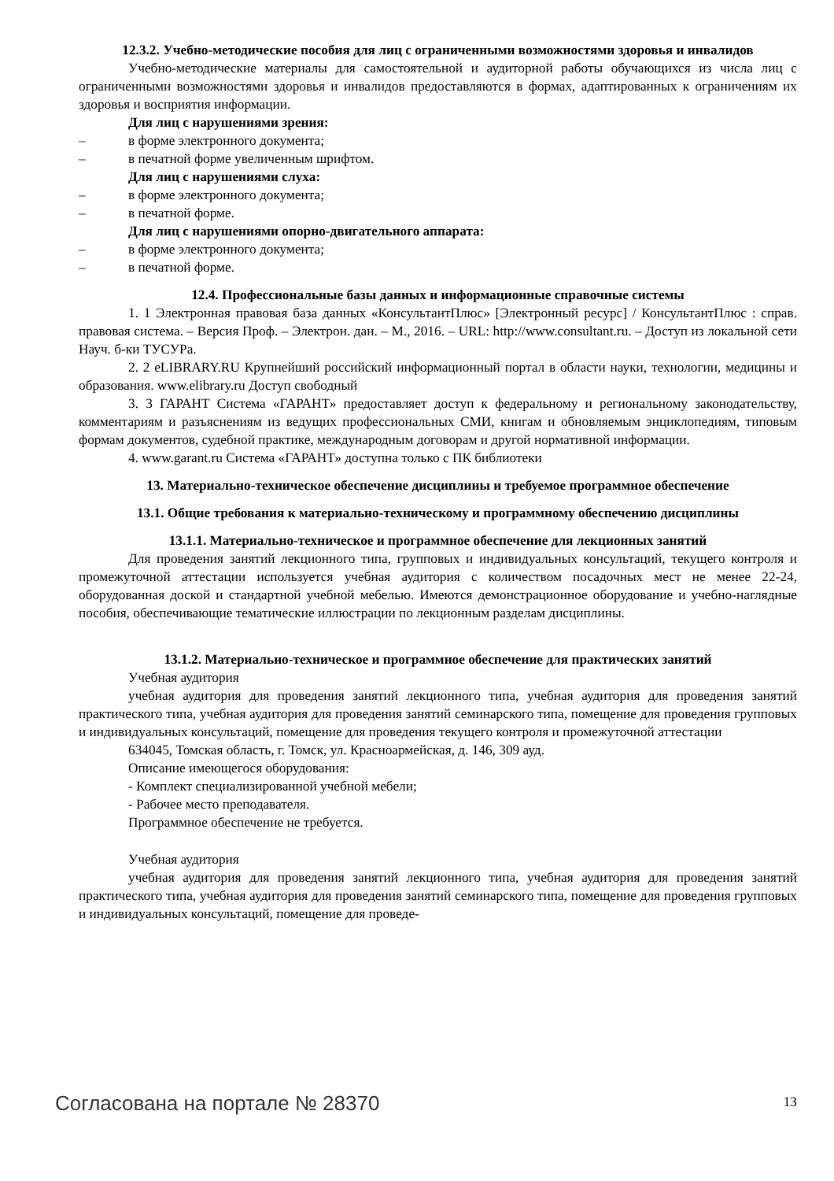12.3.2. Учебно-методические пособия для лиц с ограниченными возможностями здоровья и инвалидов
Учебно-методические материалы для самостоятельной и аудиторной работы обучающихся из числа лиц с ограниченными возможностями здоровья и инвалидов предоставляются в формах, адаптированных к ограничениям их здоровья и восприятия информации.
Для лиц с нарушениями зрения:
– в форме электронного документа;
– в печатной форме увеличенным шрифтом.
Для лиц с нарушениями слуха:
– в форме электронного документа;
– в печатной форме.
Для лиц с нарушениями опорно-двигательного аппарата:
– в форме электронного документа;
– в печатной форме.
12.4. Профессиональные базы данных и информационные справочные системы
1. 1 Электронная правовая база данных «КонсультантПлюс» [Электронный ресурс] / КонсультантПлюс : справ. правовая система. – Версия Проф. – Электрон. дан. – М., 2016. – URL: http://www.consultant.ru. – Доступ из локальной сети Науч. б-ки ТУСУРа.
2. 2 eLIBRARY.RU Крупнейший российский информационный портал в области науки, технологии, медицины и образования. www.elibrary.ru Доступ свободный
3. 3 ГАРАНТ Система «ГАРАНТ» предоставляет доступ к федеральному и региональному законодательству, комментариям и разъяснениям из ведущих профессиональных СМИ, книгам и обновляемым энциклопедиям, типовым формам документов, судебной практике, международным договорам и другой нормативной информации.
4. www.garant.ru Система «ГАРАНТ» доступна только с ПК библиотеки
13. Материально-техническое обеспечение дисциплины и требуемое программное обеспечение
13.1. Общие требования к материально-техническому и программному обеспечению дисциплины
13.1.1. Материально-техническое и программное обеспечение для лекционных занятий
Для проведения занятий лекционного типа, групповых и индивидуальных консультаций, текущего контроля и промежуточной аттестации используется учебная аудитория с количеством посадочных мест не менее 22-24, оборудованная доской и стандартной учебной мебелью. Имеются демонстрационное оборудование и учебно-наглядные пособия, обеспечивающие тематические иллюстрации по лекционным разделам дисциплины.
13.1.2. Материально-техническое и программное обеспечение для практических занятий
Учебная аудитория
учебная аудитория для проведения занятий лекционного типа, учебная аудитория для проведения занятий практического типа, учебная аудитория для проведения занятий семинарского типа, помещение для проведения групповых и индивидуальных консультаций, помещение для проведения текущего контроля и промежуточной аттестации
634045, Томская область, г. Томск, ул. Красноармейская, д. 146, 309 ауд.
Описание имеющегося оборудования:
- Комплект специализированной учебной мебели;
- Рабочее место преподавателя.
Программное обеспечение не требуется.
Учебная аудитория
учебная аудитория для проведения занятий лекционного типа, учебная аудитория для проведения занятий практического типа, учебная аудитория для проведения занятий семинарского типа, помещение для проведения групповых и индивидуальных консультаций, помещение для проведе-
Согласована на портале № 28370 13